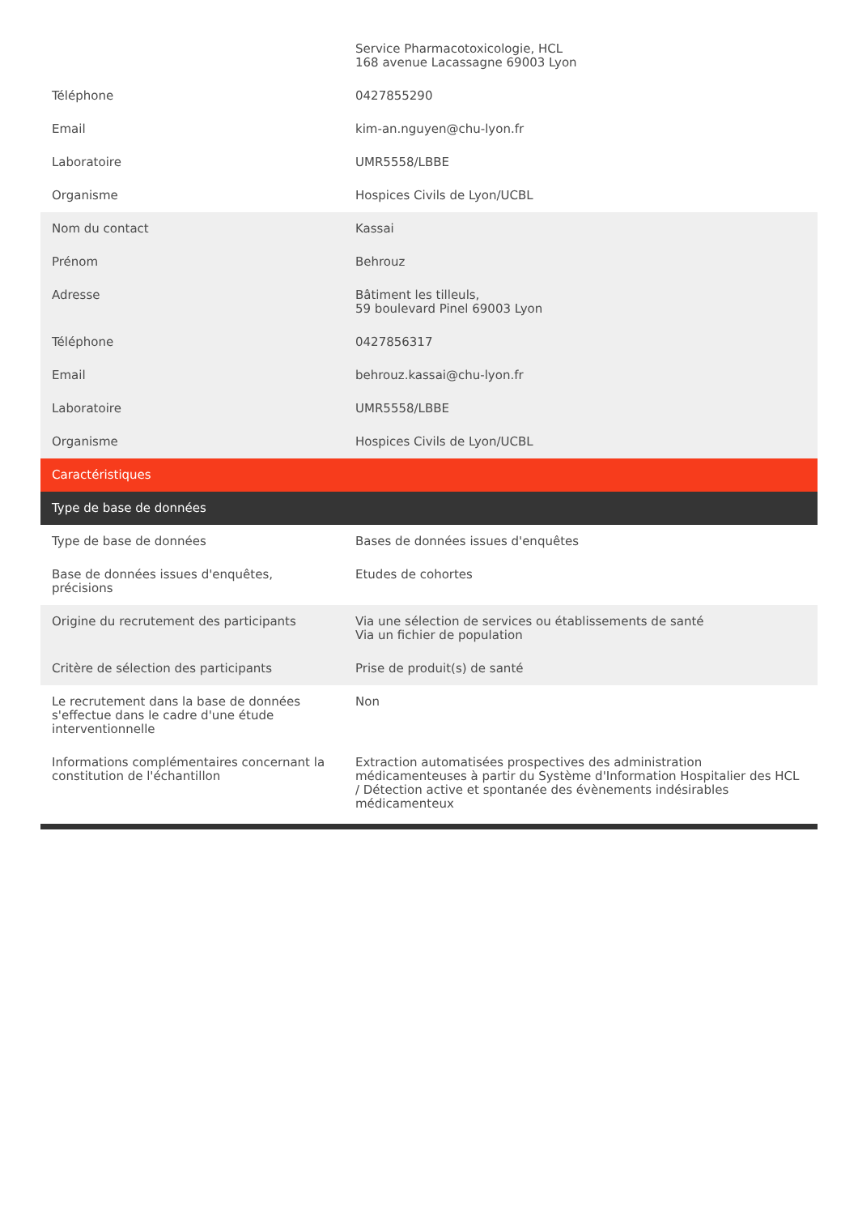| | Service Pharmacotoxicologie, HCL 168 avenue Lacassagne 69003 Lyon |
| Téléphone | 0427855290 |
| Email | kim-an.nguyen@chu-lyon.fr |
| Laboratoire | UMR5558/LBBE |
| Organisme | Hospices Civils de Lyon/UCBL |
| Nom du contact | Kassai |
| Prénom | Behrouz |
| Adresse | Bâtiment les tilleuls, 59 boulevard Pinel 69003 Lyon |
| Téléphone | 0427856317 |
| Email | behrouz.kassai@chu-lyon.fr |
| Laboratoire | UMR5558/LBBE |
| Organisme | Hospices Civils de Lyon/UCBL |
| Caractéristiques | |
| Type de base de données | |
| Type de base de données | Bases de données issues d'enquêtes |
| Base de données issues d'enquêtes, précisions | Etudes de cohortes |
| Origine du recrutement des participants | Via une sélection de services ou établissements de santé Via un fichier de population |
| Critère de sélection des participants | Prise de produit(s) de santé |
| Le recrutement dans la base de données s'effectue dans le cadre d'une étude interventionnelle | Non |
| Informations complémentaires concernant la constitution de l'échantillon | Extraction automatisées prospectives des administration médicamenteuses à partir du Système d'Information Hospitalier des HCL / Détection active et spontanée des évènements indésirables médicamenteux |